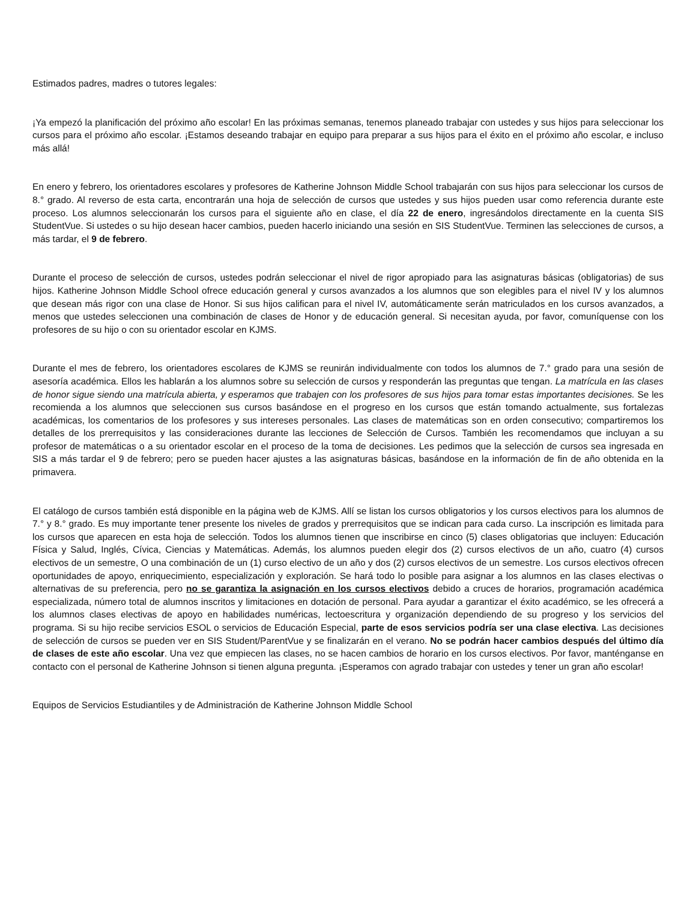Estimados padres, madres o tutores legales:
¡Ya empezó la planificación del próximo año escolar! En las próximas semanas, tenemos planeado trabajar con ustedes y sus hijos para seleccionar los cursos para el próximo año escolar. ¡Estamos deseando trabajar en equipo para preparar a sus hijos para el éxito en el próximo año escolar, e incluso más allá!
En enero y febrero, los orientadores escolares y profesores de Katherine Johnson Middle School trabajarán con sus hijos para seleccionar los cursos de 8.° grado. Al reverso de esta carta, encontrarán una hoja de selección de cursos que ustedes y sus hijos pueden usar como referencia durante este proceso. Los alumnos seleccionarán los cursos para el siguiente año en clase, el día 22 de enero, ingresándolos directamente en la cuenta SIS StudentVue. Si ustedes o su hijo desean hacer cambios, pueden hacerlo iniciando una sesión en SIS StudentVue. Terminen las selecciones de cursos, a más tardar, el 9 de febrero.
Durante el proceso de selección de cursos, ustedes podrán seleccionar el nivel de rigor apropiado para las asignaturas básicas (obligatorias) de sus hijos. Katherine Johnson Middle School ofrece educación general y cursos avanzados a los alumnos que son elegibles para el nivel IV y los alumnos que desean más rigor con una clase de Honor. Si sus hijos califican para el nivel IV, automáticamente serán matriculados en los cursos avanzados, a menos que ustedes seleccionen una combinación de clases de Honor y de educación general. Si necesitan ayuda, por favor, comuníquense con los profesores de su hijo o con su orientador escolar en KJMS.
Durante el mes de febrero, los orientadores escolares de KJMS se reunirán individualmente con todos los alumnos de 7.° grado para una sesión de asesoría académica. Ellos les hablarán a los alumnos sobre su selección de cursos y responderán las preguntas que tengan. La matrícula en las clases de honor sigue siendo una matrícula abierta, y esperamos que trabajen con los profesores de sus hijos para tomar estas importantes decisiones. Se les recomienda a los alumnos que seleccionen sus cursos basándose en el progreso en los cursos que están tomando actualmente, sus fortalezas académicas, los comentarios de los profesores y sus intereses personales. Las clases de matemáticas son en orden consecutivo; compartiremos los detalles de los prerrequisitos y las consideraciones durante las lecciones de Selección de Cursos. También les recomendamos que incluyan a su profesor de matemáticas o a su orientador escolar en el proceso de la toma de decisiones. Les pedimos que la selección de cursos sea ingresada en SIS a más tardar el 9 de febrero; pero se pueden hacer ajustes a las asignaturas básicas, basándose en la información de fin de año obtenida en la primavera.
El catálogo de cursos también está disponible en la página web de KJMS. Allí se listan los cursos obligatorios y los cursos electivos para los alumnos de 7.° y 8.° grado. Es muy importante tener presente los niveles de grados y prerrequisitos que se indican para cada curso. La inscripción es limitada para los cursos que aparecen en esta hoja de selección. Todos los alumnos tienen que inscribirse en cinco (5) clases obligatorias que incluyen: Educación Física y Salud, Inglés, Cívica, Ciencias y Matemáticas. Además, los alumnos pueden elegir dos (2) cursos electivos de un año, cuatro (4) cursos electivos de un semestre, O una combinación de un (1) curso electivo de un año y dos (2) cursos electivos de un semestre. Los cursos electivos ofrecen oportunidades de apoyo, enriquecimiento, especialización y exploración. Se hará todo lo posible para asignar a los alumnos en las clases electivas o alternativas de su preferencia, pero no se garantiza la asignación en los cursos electivos debido a cruces de horarios, programación académica especializada, número total de alumnos inscritos y limitaciones en dotación de personal. Para ayudar a garantizar el éxito académico, se les ofrecerá a los alumnos clases electivas de apoyo en habilidades numéricas, lectoescritura y organización dependiendo de su progreso y los servicios del programa. Si su hijo recibe servicios ESOL o servicios de Educación Especial, parte de esos servicios podría ser una clase electiva. Las decisiones de selección de cursos se pueden ver en SIS Student/ParentVue y se finalizarán en el verano. No se podrán hacer cambios después del último día de clases de este año escolar. Una vez que empiecen las clases, no se hacen cambios de horario en los cursos electivos. Por favor, manténganse en contacto con el personal de Katherine Johnson si tienen alguna pregunta. ¡Esperamos con agrado trabajar con ustedes y tener un gran año escolar!
Equipos de Servicios Estudiantiles y de Administración de Katherine Johnson Middle School